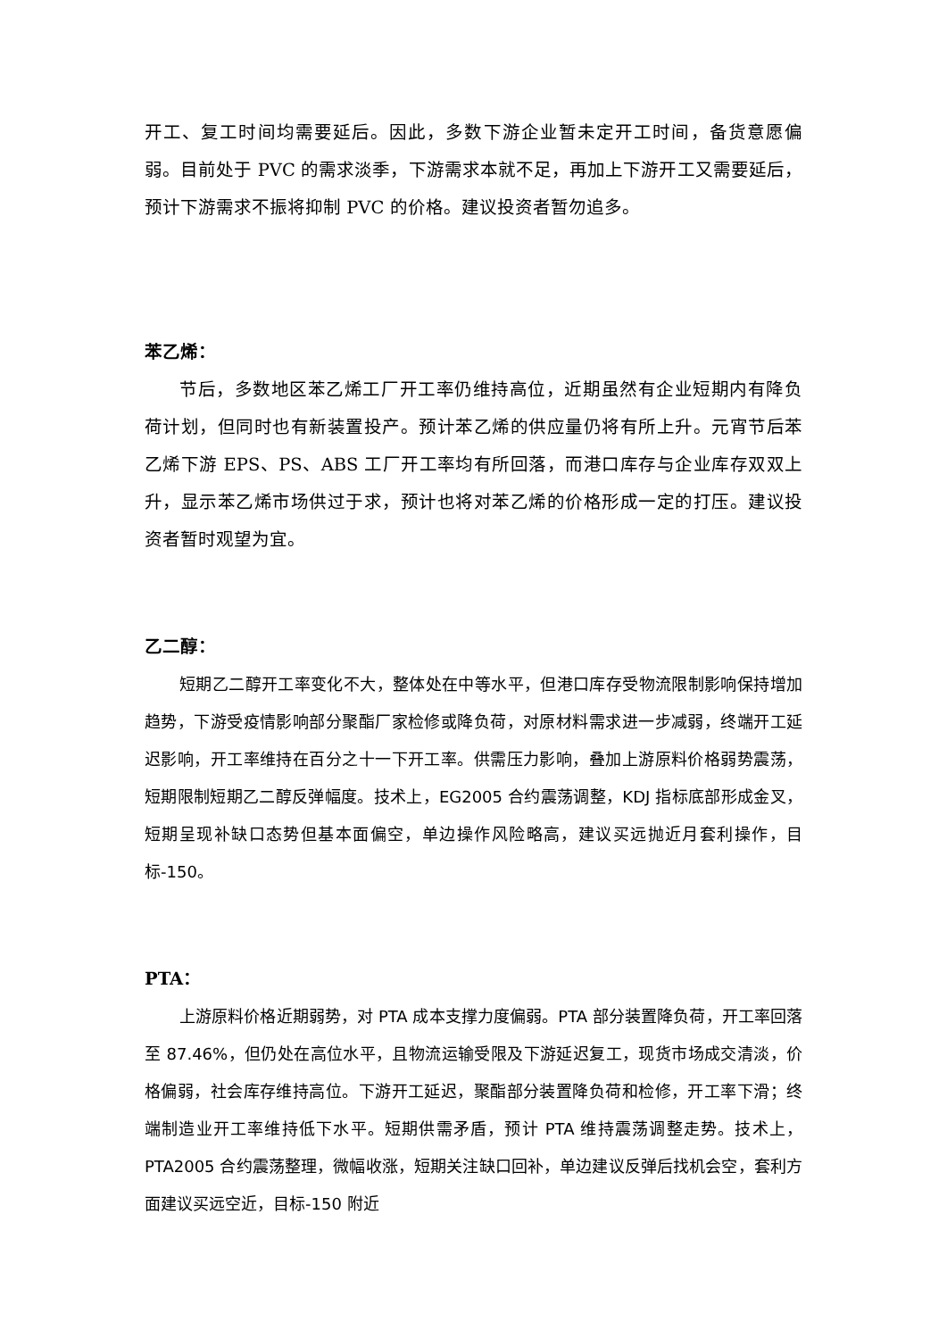开工、复工时间均需要延后。因此，多数下游企业暂未定开工时间，备货意愿偏弱。目前处于 PVC 的需求淡季，下游需求本就不足，再加上下游开工又需要延后，预计下游需求不振将抑制 PVC 的价格。建议投资者暂勿追多。
苯乙烯：
节后，多数地区苯乙烯工厂开工率仍维持高位，近期虽然有企业短期内有降负荷计划，但同时也有新装置投产。预计苯乙烯的供应量仍将有所上升。元宵节后苯乙烯下游 EPS、PS、ABS 工厂开工率均有所回落，而港口库存与企业库存双双上升，显示苯乙烯市场供过于求，预计也将对苯乙烯的价格形成一定的打压。建议投资者暂时观望为宜。
乙二醇：
短期乙二醇开工率变化不大，整体处在中等水平，但港口库存受物流限制影响保持增加趋势，下游受疫情影响部分聚酯厂家检修或降负荷，对原材料需求进一步减弱，终端开工延迟影响，开工率维持在百分之十一下开工率。供需压力影响，叠加上游原料价格弱势震荡，短期限制短期乙二醇反弹幅度。技术上，EG2005 合约震荡调整，KDJ 指标底部形成金叉，短期呈现补缺口态势但基本面偏空，单边操作风险略高，建议买远抛近月套利操作，目标-150。
PTA：
上游原料价格近期弱势，对 PTA 成本支撑力度偏弱。PTA 部分装置降负荷，开工率回落至 87.46%，但仍处在高位水平，且物流运输受限及下游延迟复工，现货市场成交清淡，价格偏弱，社会库存维持高位。下游开工延迟，聚酯部分装置降负荷和检修，开工率下滑；终端制造业开工率维持低下水平。短期供需矛盾，预计 PTA 维持震荡调整走势。技术上，PTA2005 合约震荡整理，微幅收涨，短期关注缺口回补，单边建议反弹后找机会空，套利方面建议买远空近，目标-150 附近